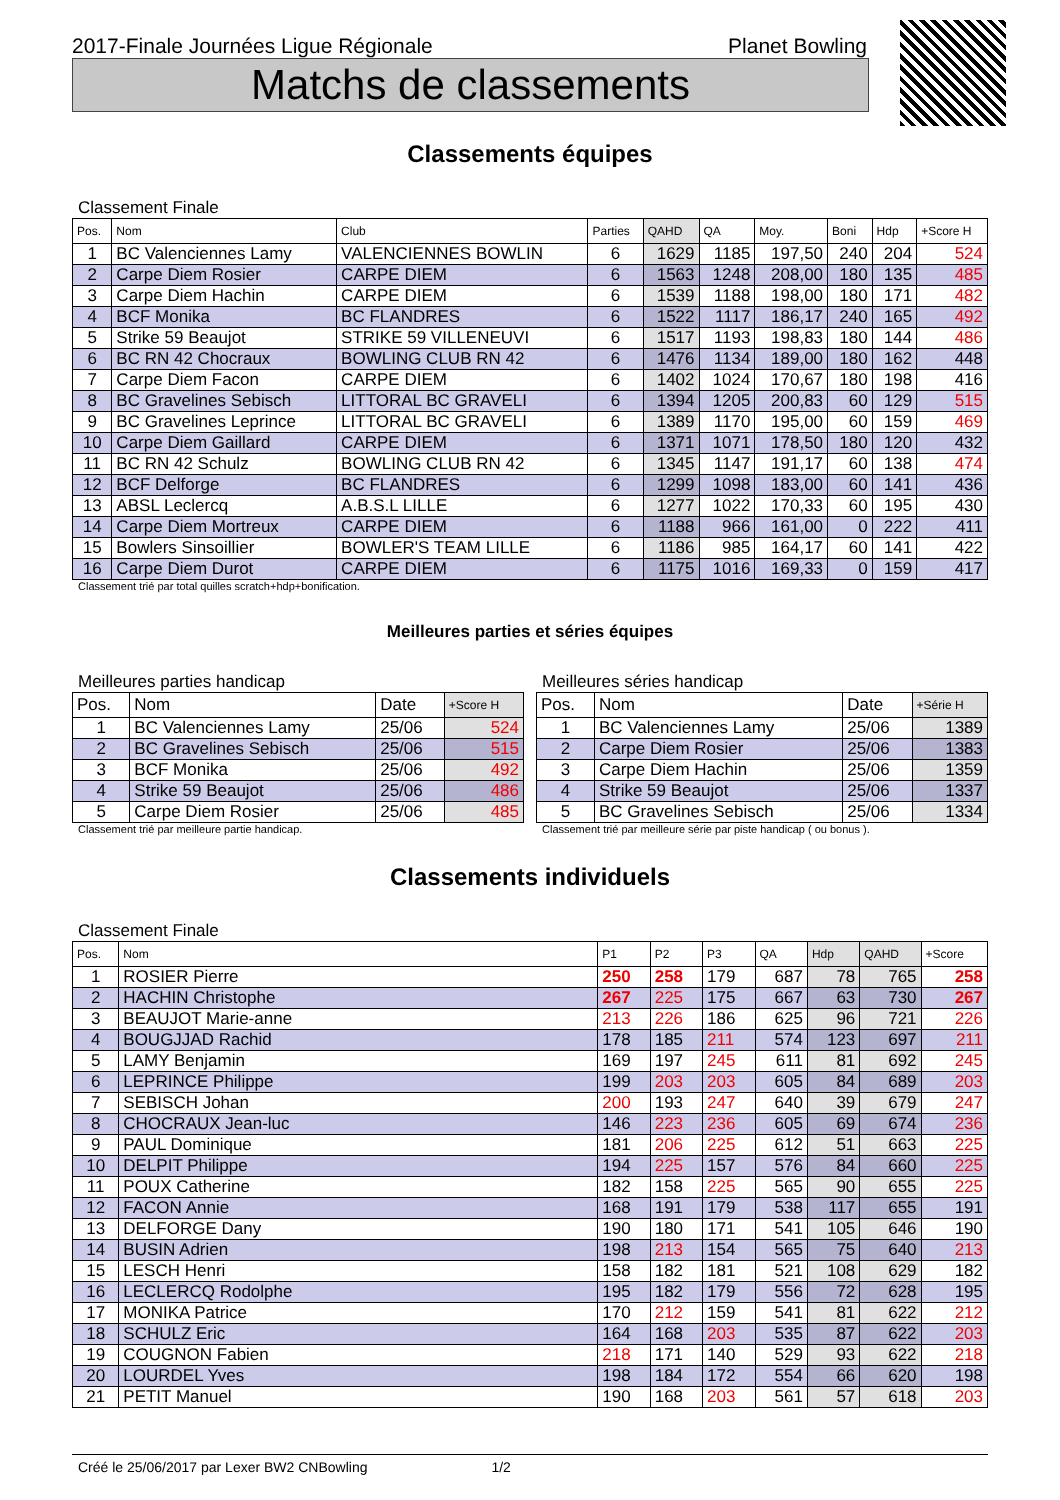2017-Finale Journées Ligue Régionale Planet Bowling
Matchs de classements
Classements équipes
Classement Finale
| Pos. | Nom | Club | Parties | QAHD | QA | Moy. | Boni | Hdp | +Score H |
| --- | --- | --- | --- | --- | --- | --- | --- | --- | --- |
| 1 | BC Valenciennes Lamy | VALENCIENNES BOWLIN | 6 | 1629 | 1185 | 197,50 | 240 | 204 | 524 |
| 2 | Carpe Diem Rosier | CARPE DIEM | 6 | 1563 | 1248 | 208,00 | 180 | 135 | 485 |
| 3 | Carpe Diem Hachin | CARPE DIEM | 6 | 1539 | 1188 | 198,00 | 180 | 171 | 482 |
| 4 | BCF Monika | BC FLANDRES | 6 | 1522 | 1117 | 186,17 | 240 | 165 | 492 |
| 5 | Strike 59 Beaujot | STRIKE 59 VILLENEUVI | 6 | 1517 | 1193 | 198,83 | 180 | 144 | 486 |
| 6 | BC RN 42 Chocraux | BOWLING CLUB RN 42 | 6 | 1476 | 1134 | 189,00 | 180 | 162 | 448 |
| 7 | Carpe Diem Facon | CARPE DIEM | 6 | 1402 | 1024 | 170,67 | 180 | 198 | 416 |
| 8 | BC Gravelines Sebisch | LITTORAL BC GRAVELI | 6 | 1394 | 1205 | 200,83 | 60 | 129 | 515 |
| 9 | BC Gravelines Leprince | LITTORAL BC GRAVELI | 6 | 1389 | 1170 | 195,00 | 60 | 159 | 469 |
| 10 | Carpe Diem Gaillard | CARPE DIEM | 6 | 1371 | 1071 | 178,50 | 180 | 120 | 432 |
| 11 | BC RN 42 Schulz | BOWLING CLUB RN 42 | 6 | 1345 | 1147 | 191,17 | 60 | 138 | 474 |
| 12 | BCF Delforge | BC FLANDRES | 6 | 1299 | 1098 | 183,00 | 60 | 141 | 436 |
| 13 | ABSL Leclercq | A.B.S.L LILLE | 6 | 1277 | 1022 | 170,33 | 60 | 195 | 430 |
| 14 | Carpe Diem Mortreux | CARPE DIEM | 6 | 1188 | 966 | 161,00 | 0 | 222 | 411 |
| 15 | Bowlers Sinsoillier | BOWLER'S TEAM LILLE | 6 | 1186 | 985 | 164,17 | 60 | 141 | 422 |
| 16 | Carpe Diem Durot | CARPE DIEM | 6 | 1175 | 1016 | 169,33 | 0 | 159 | 417 |
Classement trié par total quilles scratch+hdp+bonification.
Meilleures parties et séries équipes
Meilleures parties handicap
| Pos. | Nom | Date | +Score H |
| --- | --- | --- | --- |
| 1 | BC Valenciennes Lamy | 25/06 | 524 |
| 2 | BC Gravelines Sebisch | 25/06 | 515 |
| 3 | BCF Monika | 25/06 | 492 |
| 4 | Strike 59 Beaujot | 25/06 | 486 |
| 5 | Carpe Diem Rosier | 25/06 | 485 |
Classement trié par meilleure partie handicap.
Meilleures séries handicap
| Pos. | Nom | Date | +Série H |
| --- | --- | --- | --- |
| 1 | BC Valenciennes Lamy | 25/06 | 1389 |
| 2 | Carpe Diem Rosier | 25/06 | 1383 |
| 3 | Carpe Diem Hachin | 25/06 | 1359 |
| 4 | Strike 59 Beaujot | 25/06 | 1337 |
| 5 | BC Gravelines Sebisch | 25/06 | 1334 |
Classement trié par meilleure série par piste handicap ( ou bonus ).
Classements individuels
Classement Finale
| Pos. | Nom | P1 | P2 | P3 | QA | Hdp | QAHD | +Score |
| --- | --- | --- | --- | --- | --- | --- | --- | --- |
| 1 | ROSIER Pierre | 250 | 258 | 179 | 687 | 78 | 765 | 258 |
| 2 | HACHIN Christophe | 267 | 225 | 175 | 667 | 63 | 730 | 267 |
| 3 | BEAUJOT Marie-anne | 213 | 226 | 186 | 625 | 96 | 721 | 226 |
| 4 | BOUGJJAD Rachid | 178 | 185 | 211 | 574 | 123 | 697 | 211 |
| 5 | LAMY Benjamin | 169 | 197 | 245 | 611 | 81 | 692 | 245 |
| 6 | LEPRINCE Philippe | 199 | 203 | 203 | 605 | 84 | 689 | 203 |
| 7 | SEBISCH Johan | 200 | 193 | 247 | 640 | 39 | 679 | 247 |
| 8 | CHOCRAUX Jean-luc | 146 | 223 | 236 | 605 | 69 | 674 | 236 |
| 9 | PAUL Dominique | 181 | 206 | 225 | 612 | 51 | 663 | 225 |
| 10 | DELPIT Philippe | 194 | 225 | 157 | 576 | 84 | 660 | 225 |
| 11 | POUX Catherine | 182 | 158 | 225 | 565 | 90 | 655 | 225 |
| 12 | FACON Annie | 168 | 191 | 179 | 538 | 117 | 655 | 191 |
| 13 | DELFORGE Dany | 190 | 180 | 171 | 541 | 105 | 646 | 190 |
| 14 | BUSIN Adrien | 198 | 213 | 154 | 565 | 75 | 640 | 213 |
| 15 | LESCH Henri | 158 | 182 | 181 | 521 | 108 | 629 | 182 |
| 16 | LECLERCQ Rodolphe | 195 | 182 | 179 | 556 | 72 | 628 | 195 |
| 17 | MONIKA Patrice | 170 | 212 | 159 | 541 | 81 | 622 | 212 |
| 18 | SCHULZ Eric | 164 | 168 | 203 | 535 | 87 | 622 | 203 |
| 19 | COUGNON Fabien | 218 | 171 | 140 | 529 | 93 | 622 | 218 |
| 20 | LOURDEL Yves | 198 | 184 | 172 | 554 | 66 | 620 | 198 |
| 21 | PETIT Manuel | 190 | 168 | 203 | 561 | 57 | 618 | 203 |
Créé le 25/06/2017 par Lexer BW2 CNBowling 1/2